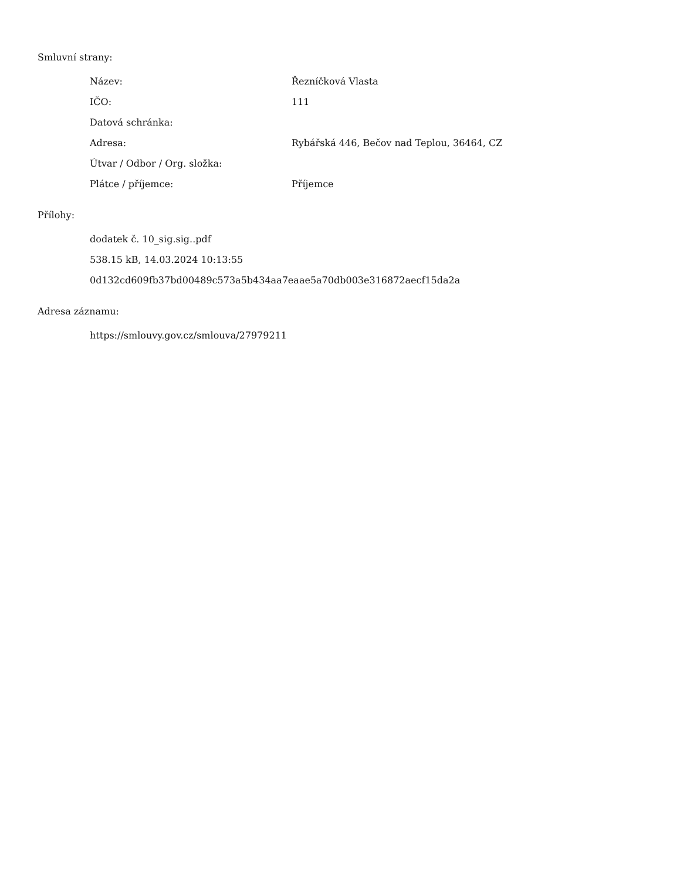Smluvní strany:
| Název: | Řezníčková Vlasta |
| IČO: | 111 |
| Datová schránka: | |
| Adresa: | Rybářská 446, Bečov nad Teplou, 36464, CZ |
| Útvar / Odbor / Org. složka: | |
| Plátce / příjemce: | Příjemce |
Přílohy:
dodatek č. 10_sig.sig..pdf
538.15 kB, 14.03.2024 10:13:55
0d132cd609fb37bd00489c573a5b434aa7eaae5a70db003e316872aecf15da2a
Adresa záznamu:
https://smlouvy.gov.cz/smlouva/27979211